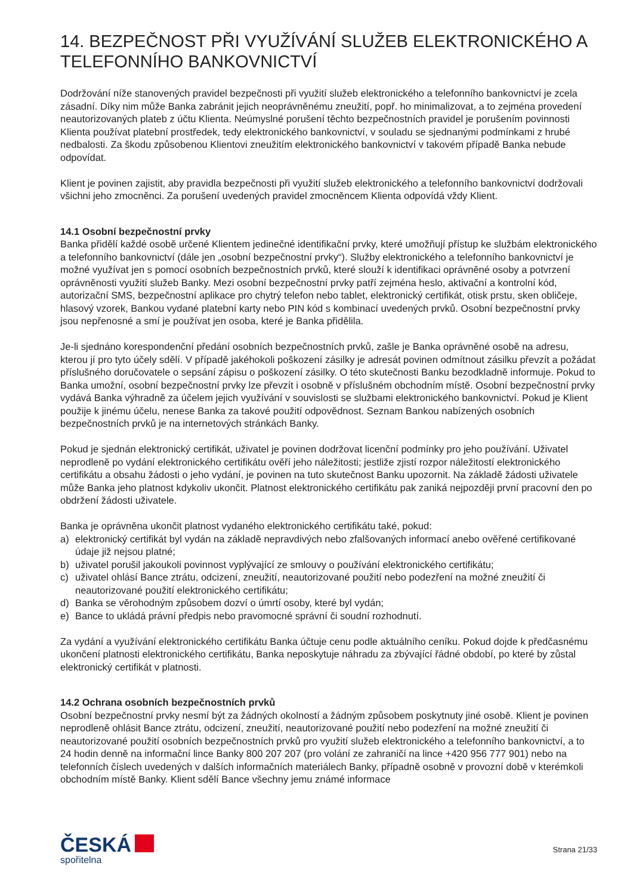14. BEZPEČNOST PŘI VYUŽÍVÁNÍ SLUŽEB ELEKTRONICKÉHO A TELEFONNÍHO BANKOVNICTVÍ
Dodržování níže stanovených pravidel bezpečnosti při využití služeb elektronického a telefonního bankovnictví je zcela zásadní. Díky nim může Banka zabránit jejich neoprávněnému zneužití, popř. ho minimalizovat, a to zejména provedení neautorizovaných plateb z účtu Klienta. Neúmyslné porušení těchto bezpečnostních pravidel je porušením povinnosti Klienta používat platební prostředek, tedy elektronického bankovnictví, v souladu se sjednanými podmínkami z hrubé nedbalosti. Za škodu způsobenou Klientovi zneužitím elektronického bankovnictví v takovém případě Banka nebude odpovídat.
Klient je povinen zajistit, aby pravidla bezpečnosti při využití služeb elektronického a telefonního bankovnictví dodržovali všichni jeho zmocněnci. Za porušení uvedených pravidel zmocněncem Klienta odpovídá vždy Klient.
14.1 Osobní bezpečnostní prvky
Banka přidělí každé osobě určené Klientem jedinečné identifikační prvky, které umožňují přístup ke službám elektronického a telefonního bankovnictví (dále jen „osobní bezpečnostní prvky“). Služby elektronického a telefonního bankovnictví je možné využívat jen s pomocí osobních bezpečnostních prvků, které slouží k identifikaci oprávněné osoby a potvrzení oprávněnosti využití služeb Banky. Mezi osobní bezpečnostní prvky patří zejména heslo, aktivační a kontrolní kód, autorizační SMS, bezpečnostní aplikace pro chytrý telefon nebo tablet, elektronický certifikát, otisk prstu, sken obličeje, hlasový vzorek, Bankou vydané platební karty nebo PIN kód s kombinací uvedených prvků. Osobní bezpečnostní prvky jsou nepřenosné a smí je používat jen osoba, které je Banka přidělila.
Je-li sjednáno korespondenční předání osobních bezpečnostních prvků, zašle je Banka oprávněné osobě na adresu, kterou jí pro tyto účely sdělí. V případě jakéhokoli poškození zásilky je adresát povinen odmítnout zásilku převzít a požádat příslušného doručovatele o sepsání zápisu o poškození zásilky. O této skutečnosti Banku bezodkladně informuje. Pokud to Banka umožní, osobní bezpečnostní prvky lze převzít i osobně v příslušném obchodním místě. Osobní bezpečnostní prvky vydává Banka výhradně za účelem jejich využívání v souvislosti se službami elektronického bankovnictví. Pokud je Klient použije k jinému účelu, nenese Banka za takové použití odpovědnost. Seznam Bankou nabízených osobních bezpečnostních prvků je na internetových stránkách Banky.
Pokud je sjednán elektronický certifikát, uživatel je povinen dodržovat licenční podmínky pro jeho používání. Uživatel neprodleně po vydání elektronického certifikátu ověří jeho náležitosti; jestliže zjistí rozpor náležitostí elektronického certifikátu a obsahu žádosti o jeho vydání, je povinen na tuto skutečnost Banku upozornit. Na základě žádosti uživatele může Banka jeho platnost kdykoliv ukončit. Platnost elektronického certifikátu pak zaniká nejpozději první pracovní den po obdržení žádosti uživatele.
Banka je oprávněna ukončit platnost vydaného elektronického certifikátu také, pokud:
a) elektronický certifikát byl vydán na základě nepravdivých nebo zfalšovaných informací anebo ověřené certifikované údaje již nejsou platné;
b) uživatel porušil jakoukoli povinnost vyplývající ze smlouvy o používání elektronického certifikátu;
c) uživatel ohlásí Bance ztrátu, odcizení, zneužití, neautorizované použití nebo podezření na možné zneužití či neautorizované použití elektronického certifikátu;
d) Banka se věrohodným způsobem dozví o úmrtí osoby, které byl vydán;
e) Bance to ukládá právní předpis nebo pravomocné správní či soudní rozhodnutí.
Za vydání a využívání elektronického certifikátu Banka účtuje cenu podle aktuálního ceníku. Pokud dojde k předčasnému ukončení platnosti elektronického certifikátu, Banka neposkytuje náhradu za zbývající řádné období, po které by zůstal elektronický certifikát v platnosti.
14.2 Ochrana osobních bezpečnostních prvků
Osobní bezpečnostní prvky nesmí být za žádných okolností a žádným způsobem poskytnuty jiné osobě. Klient je povinen neprodleně ohlásit Bance ztrátu, odcizení, zneužití, neautorizované použití nebo podezření na možné zneužití či neautorizované použití osobních bezpečnostních prvků pro využití služeb elektronického a telefonního bankovnictví, a to 24 hodin denně na informační lince Banky 800 207 207 (pro volání ze zahraničí na lince +420 956 777 901) nebo na telefonních číslech uvedených v dalších informačních materiálech Banky, případně osobně v provozní době v kterémkoli obchodním místě Banky. Klient sdělí Bance všechny jemu známé informace
ČESKÁ
spořitelna
Strana 21/33